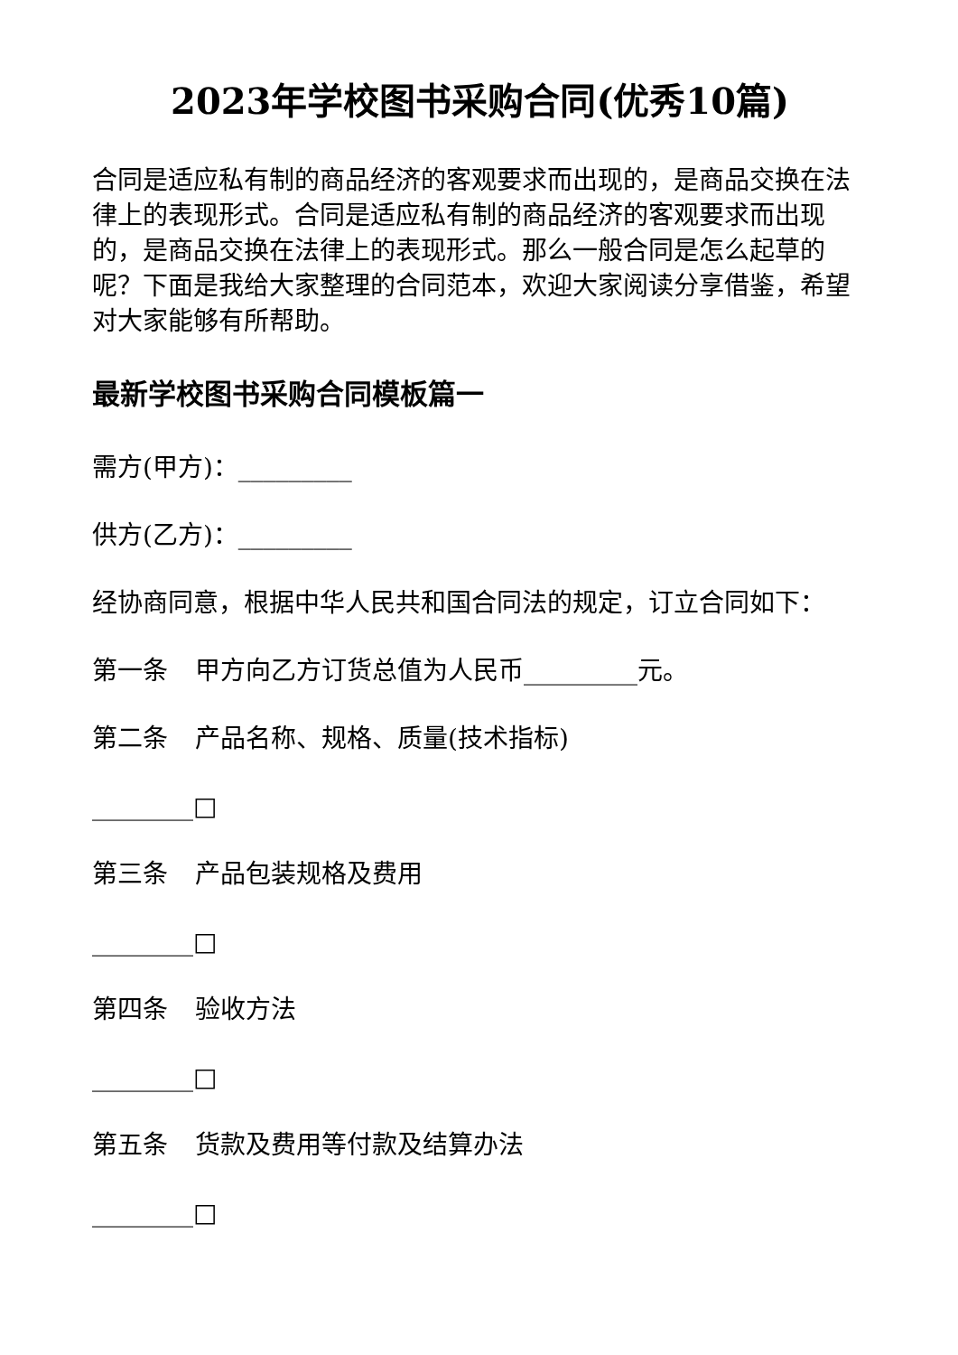2023年学校图书采购合同(优秀10篇)
合同是适应私有制的商品经济的客观要求而出现的，是商品交换在法律上的表现形式。合同是适应私有制的商品经济的客观要求而出现的，是商品交换在法律上的表现形式。那么一般合同是怎么起草的呢？下面是我给大家整理的合同范本，欢迎大家阅读分享借鉴，希望对大家能够有所帮助。
最新学校图书采购合同模板篇一
需方(甲方)：_________
供方(乙方)：_________
经协商同意，根据中华人民共和国合同法的规定，订立合同如下：
第一条 甲方向乙方订货总值为人民币_________元。
第二条 产品名称、规格、质量(技术指标)
________□
第三条 产品包装规格及费用
________□
第四条 验收方法
________□
第五条 货款及费用等付款及结算办法
________□